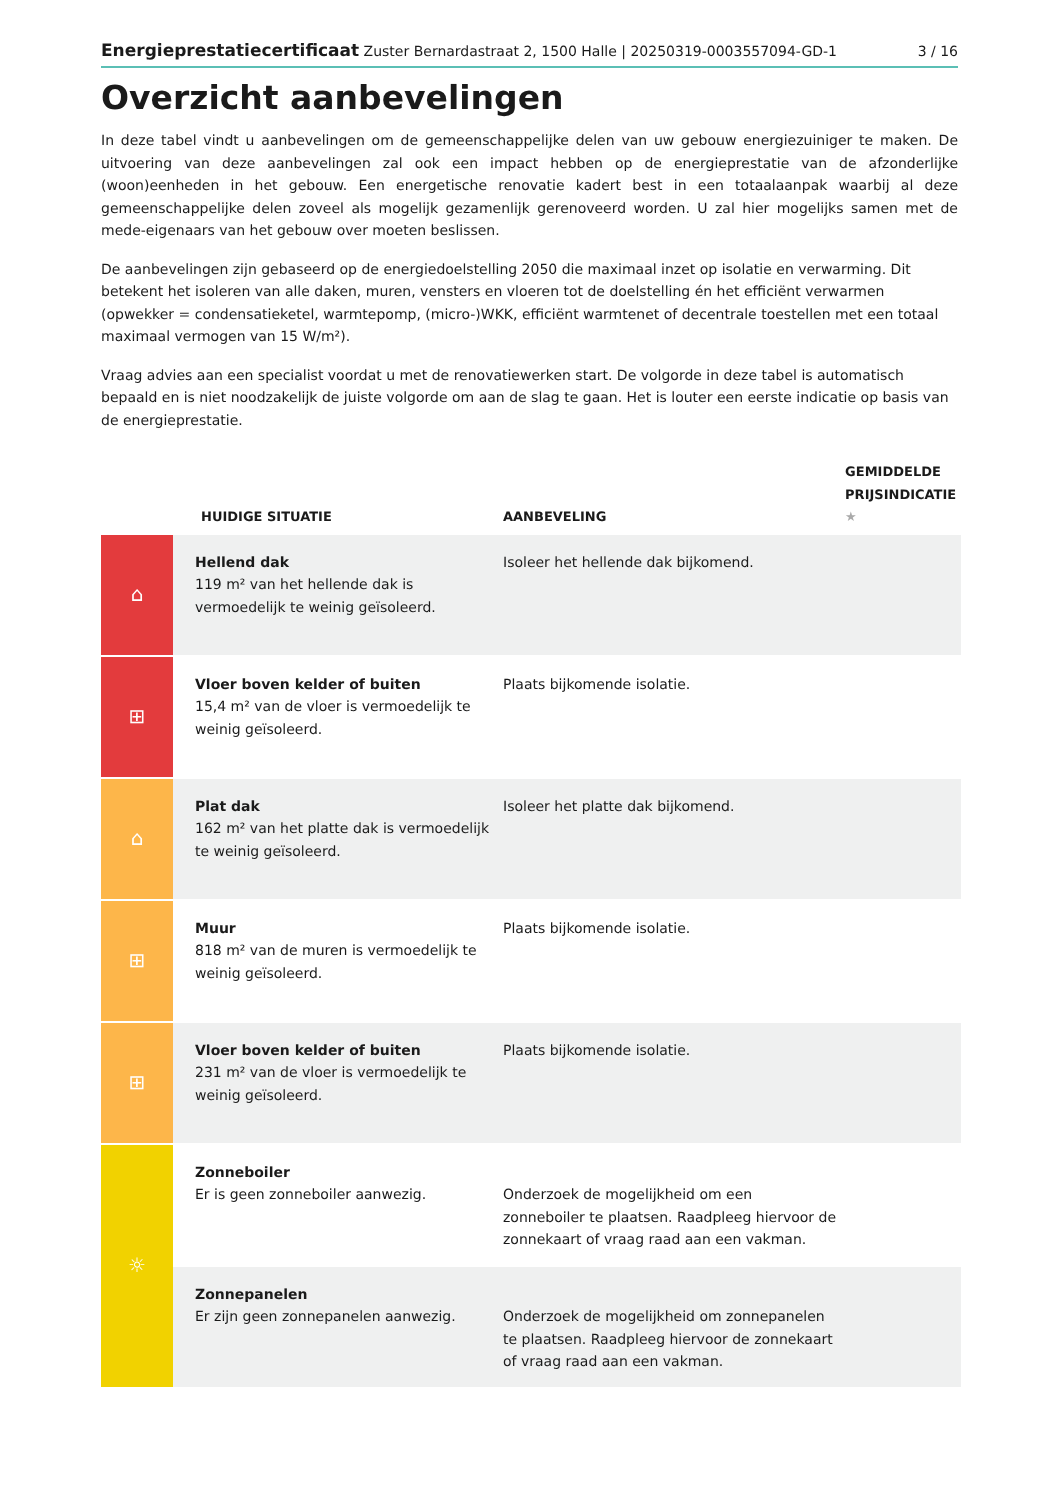Energieprestatiecertificaat Zuster Bernardastraat 2, 1500 Halle | 20250319-0003557094-GD-1 3 / 16
Overzicht aanbevelingen
In deze tabel vindt u aanbevelingen om de gemeenschappelijke delen van uw gebouw energiezuiniger te maken. De uitvoering van deze aanbevelingen zal ook een impact hebben op de energieprestatie van de afzonderlijke (woon)eenheden in het gebouw. Een energetische renovatie kadert best in een totaalaanpak waarbij al deze gemeenschappelijke delen zoveel als mogelijk gezamenlijk gerenoveerd worden. U zal hier mogelijks samen met de mede-eigenaars van het gebouw over moeten beslissen.
De aanbevelingen zijn gebaseerd op de energiedoelstelling 2050 die maximaal inzet op isolatie en verwarming. Dit betekent het isoleren van alle daken, muren, vensters en vloeren tot de doelstelling én het efficiënt verwarmen (opwekker = condensatieketel, warmtepomp, (micro-)WKK, efficiënt warmtenet of decentrale toestellen met een totaal maximaal vermogen van 15 W/m²).
Vraag advies aan een specialist voordat u met de renovatiewerken start. De volgorde in deze tabel is automatisch bepaald en is niet noodzakelijk de juiste volgorde om aan de slag te gaan. Het is louter een eerste indicatie op basis van de energieprestatie.
| | HUIDIGE SITUATIE | AANBEVELING | GEMIDDELDE PRIJSINDICATIE ★ |
| --- | --- | --- | --- |
| ⌂ | Hellend dak 119 m² van het hellende dak is vermoedelijk te weinig geïsoleerd. | Isoleer het hellende dak bijkomend. | |
| ⊞ | Vloer boven kelder of buiten 15,4 m² van de vloer is vermoedelijk te weinig geïsoleerd. | Plaats bijkomende isolatie. | |
| ⌂ | Plat dak 162 m² van het platte dak is vermoedelijk te weinig geïsoleerd. | Isoleer het platte dak bijkomend. | |
| ⊞ | Muur 818 m² van de muren is vermoedelijk te weinig geïsoleerd. | Plaats bijkomende isolatie. | |
| ⊞ | Vloer boven kelder of buiten 231 m² van de vloer is vermoedelijk te weinig geïsoleerd. | Plaats bijkomende isolatie. | |
| ☼ | Zonneboiler Er is geen zonneboiler aanwezig. | Onderzoek de mogelijkheid om een zonneboiler te plaatsen. Raadpleeg hiervoor de zonnekaart of vraag raad aan een vakman. | |
| | Zonnepanelen Er zijn geen zonnepanelen aanwezig. | Onderzoek de mogelijkheid om zonnepanelen te plaatsen. Raadpleeg hiervoor de zonnekaart of vraag raad aan een vakman. | |